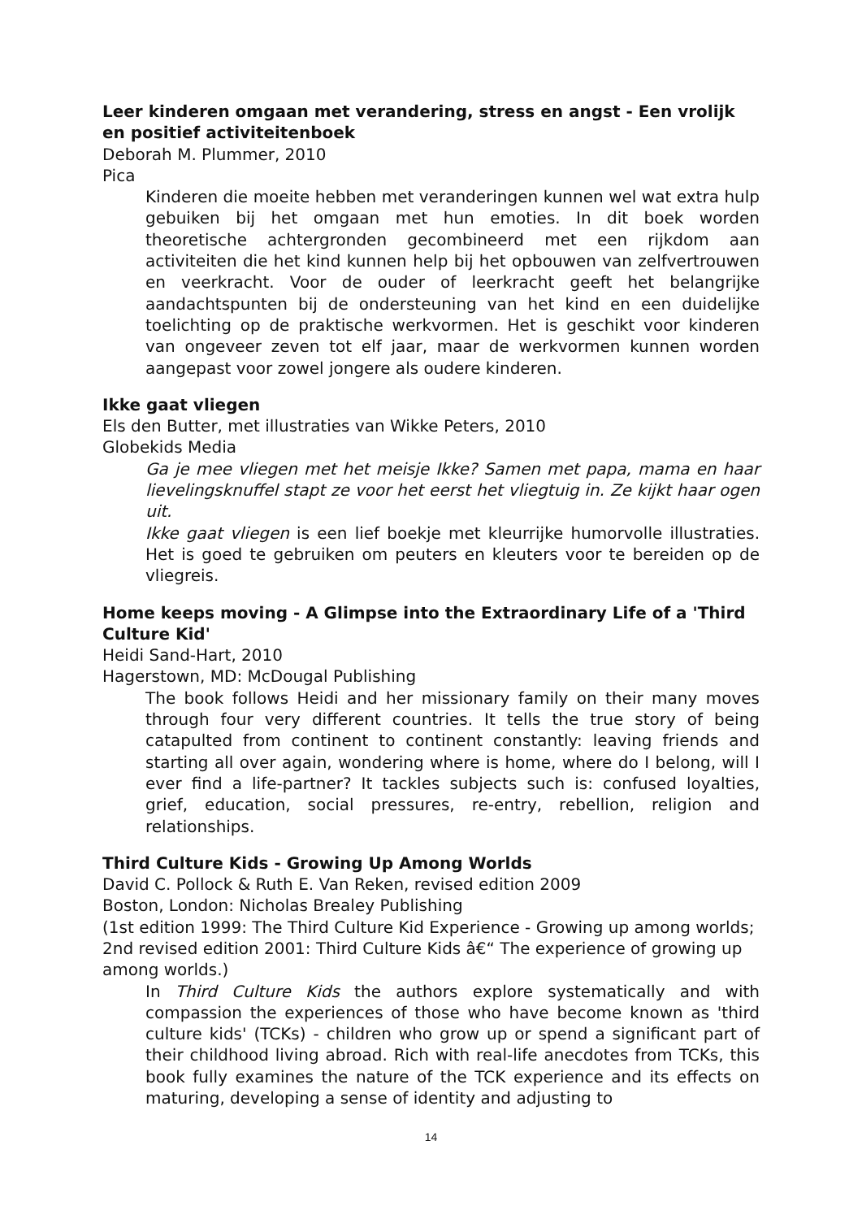Leer kinderen omgaan met verandering, stress en angst - Een vrolijk en positief activiteitenboek
Deborah M. Plummer, 2010
Pica
Kinderen die moeite hebben met veranderingen kunnen wel wat extra hulp gebuiken bij het omgaan met hun emoties. In dit boek worden theoretische achtergronden gecombineerd met een rijkdom aan activiteiten die het kind kunnen help bij het opbouwen van zelfvertrouwen en veerkracht. Voor de ouder of leerkracht geeft het belangrijke aandachtspunten bij de ondersteuning van het kind en een duidelijke toelichting op de praktische werkvormen. Het is geschikt voor kinderen van ongeveer zeven tot elf jaar, maar de werkvormen kunnen worden aangepast voor zowel jongere als oudere kinderen.
Ikke gaat vliegen
Els den Butter, met illustraties van Wikke Peters, 2010
Globekids Media
Ga je mee vliegen met het meisje Ikke? Samen met papa, mama en haar lievelingsknuffel stapt ze voor het eerst het vliegtuig in. Ze kijkt haar ogen uit.
Ikke gaat vliegen is een lief boekje met kleurrijke humorvolle illustraties. Het is goed te gebruiken om peuters en kleuters voor te bereiden op de vliegreis.
Home keeps moving - A Glimpse into the Extraordinary Life of a 'Third Culture Kid'
Heidi Sand-Hart, 2010
Hagerstown, MD: McDougal Publishing
The book follows Heidi and her missionary family on their many moves through four very different countries. It tells the true story of being catapulted from continent to continent constantly: leaving friends and starting all over again, wondering where is home, where do I belong, will I ever find a life-partner? It tackles subjects such is: confused loyalties, grief, education, social pressures, re-entry, rebellion, religion and relationships.
Third Culture Kids - Growing Up Among Worlds
David C. Pollock & Ruth E. Van Reken, revised edition 2009
Boston, London: Nicholas Brealey Publishing
(1st edition 1999: The Third Culture Kid Experience - Growing up among worlds; 2nd revised edition 2001: Third Culture Kids â€“ The experience of growing up among worlds.)
In Third Culture Kids the authors explore systematically and with compassion the experiences of those who have become known as 'third culture kids' (TCKs) - children who grow up or spend a significant part of their childhood living abroad. Rich with real-life anecdotes from TCKs, this book fully examines the nature of the TCK experience and its effects on maturing, developing a sense of identity and adjusting to
14